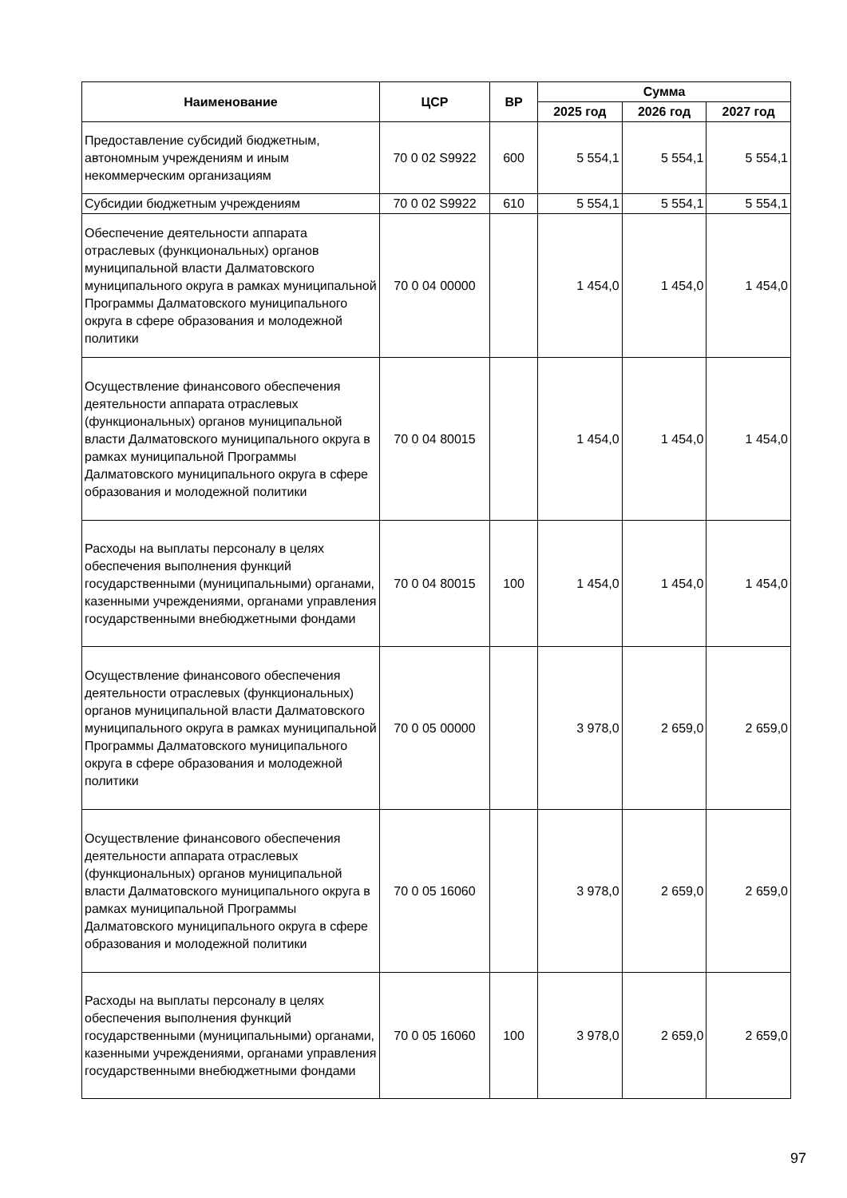| Наименование | ЦСР | ВР | Сумма | | |
| --- | --- | --- | --- | --- | --- |
| | | | 2025 год | 2026 год | 2027 год |
| Предоставление субсидий бюджетным, автономным учреждениям и иным некоммерческим организациям | 70 0 02 S9922 | 600 | 5 554,1 | 5 554,1 | 5 554,1 |
| Субсидии бюджетным учреждениям | 70 0 02 S9922 | 610 | 5 554,1 | 5 554,1 | 5 554,1 |
| Обеспечение деятельности аппарата отраслевых (функциональных) органов муниципальной власти Далматовского муниципального округа в рамках муниципальной Программы Далматовского муниципального округа в сфере образования и молодежной политики | 70 0 04 00000 | | 1 454,0 | 1 454,0 | 1 454,0 |
| Осуществление финансового обеспечения деятельности аппарата отраслевых (функциональных) органов муниципальной власти Далматовского муниципального округа в рамках муниципальной Программы Далматовского муниципального округа в сфере образования и молодежной политики | 70 0 04 80015 | | 1 454,0 | 1 454,0 | 1 454,0 |
| Расходы на выплаты персоналу в целях обеспечения выполнения функций государственными (муниципальными) органами, казенными учреждениями, органами управления государственными внебюджетными фондами | 70 0 04 80015 | 100 | 1 454,0 | 1 454,0 | 1 454,0 |
| Осуществление финансового обеспечения деятельности отраслевых (функциональных) органов муниципальной власти Далматовского муниципального округа в рамках муниципальной Программы Далматовского муниципального округа в сфере образования и молодежной политики | 70 0 05 00000 | | 3 978,0 | 2 659,0 | 2 659,0 |
| Осуществление финансового обеспечения деятельности аппарата отраслевых (функциональных) органов муниципальной власти Далматовского муниципального округа в рамках муниципальной Программы Далматовского муниципального округа в сфере образования и молодежной политики | 70 0 05 16060 | | 3 978,0 | 2 659,0 | 2 659,0 |
| Расходы на выплаты персоналу в целях обеспечения выполнения функций государственными (муниципальными) органами, казенными учреждениями, органами управления государственными внебюджетными фондами | 70 0 05 16060 | 100 | 3 978,0 | 2 659,0 | 2 659,0 |
97